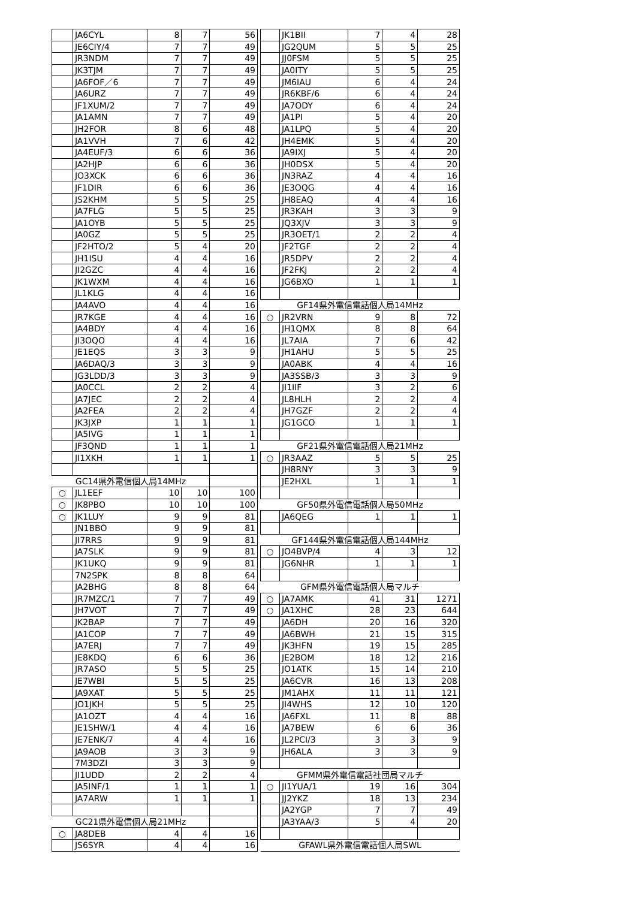| | JA6CYL | 8 | 7 | 56 |
| | JE6CIY/4 | 7 | 7 | 49 |
| | JR3NDM | 7 | 7 | 49 |
| | JK3TJM | 7 | 7 | 49 |
| | JA6FOF／6 | 7 | 7 | 49 |
| | JA6URZ | 7 | 7 | 49 |
| | JF1XUM/2 | 7 | 7 | 49 |
| | JA1AMN | 7 | 7 | 49 |
| | JH2FOR | 8 | 6 | 48 |
| | JA1VVH | 7 | 6 | 42 |
| | JA4EUF/3 | 6 | 6 | 36 |
| | JA2HJP | 6 | 6 | 36 |
| | JO3XCK | 6 | 6 | 36 |
| | JF1DIR | 6 | 6 | 36 |
| | JS2KHM | 5 | 5 | 25 |
| | JA7FLG | 5 | 5 | 25 |
| | JA1OYB | 5 | 5 | 25 |
| | JA0GZ | 5 | 5 | 25 |
| | JF2HTO/2 | 5 | 4 | 20 |
| | JH1ISU | 4 | 4 | 16 |
| | JI2GZC | 4 | 4 | 16 |
| | JK1WXM | 4 | 4 | 16 |
| | JL1KLG | 4 | 4 | 16 |
| | JA4AVO | 4 | 4 | 16 |
| | JR7KGE | 4 | 4 | 16 |
| | JA4BDY | 4 | 4 | 16 |
| | JI3OQO | 4 | 4 | 16 |
| | JE1EQS | 3 | 3 | 9 |
| | JA6DAQ/3 | 3 | 3 | 9 |
| | JG3LDD/3 | 3 | 3 | 9 |
| | JA0CCL | 2 | 2 | 4 |
| | JA7JEC | 2 | 2 | 4 |
| | JA2FEA | 2 | 2 | 4 |
| | JK3JXP | 1 | 1 | 1 |
| | JA5IVG | 1 | 1 | 1 |
| | JF3QND | 1 | 1 | 1 |
| | JI1XKH | 1 | 1 | 1 |
| GC14県外電信個人局14MHz | | | | |
| ○ | JL1EEF | 10 | 10 | 100 |
| ○ | JK8PBO | 10 | 10 | 100 |
| ○ | JK1LUY | 9 | 9 | 81 |
| | JN1BBO | 9 | 9 | 81 |
| | JI7RRS | 9 | 9 | 81 |
| | JA7SLK | 9 | 9 | 81 |
| | JK1UKQ | 9 | 9 | 81 |
| | 7N2SPK | 8 | 8 | 64 |
| | JA2BHG | 8 | 8 | 64 |
| | JR7MZC/1 | 7 | 7 | 49 |
| | JH7VOT | 7 | 7 | 49 |
| | JK2BAP | 7 | 7 | 49 |
| | JA1COP | 7 | 7 | 49 |
| | JA7ERJ | 7 | 7 | 49 |
| | JE8KDQ | 6 | 6 | 36 |
| | JR7ASO | 5 | 5 | 25 |
| | JE7WBI | 5 | 5 | 25 |
| | JA9XAT | 5 | 5 | 25 |
| | JO1JKH | 5 | 5 | 25 |
| | JA1OZT | 4 | 4 | 16 |
| | JE1SHW/1 | 4 | 4 | 16 |
| | JE7ENK/7 | 4 | 4 | 16 |
| | JA9AOB | 3 | 3 | 9 |
| | 7M3DZI | 3 | 3 | 9 |
| | JI1UDD | 2 | 2 | 4 |
| | JA5INF/1 | 1 | 1 | 1 |
| | JA7ARW | 1 | 1 | 1 |
| GC21県外電信個人局21MHz | | | | |
| ○ | JA8DEB | 4 | 4 | 16 |
| | JS6SYR | 4 | 4 | 16 |
| | JK1BII | 7 | 4 | 28 |
| | JG2QUM | 5 | 5 | 25 |
| | JJ0FSM | 5 | 5 | 25 |
| | JA0ITY | 5 | 5 | 25 |
| | JM6IAU | 6 | 4 | 24 |
| | JR6KBF/6 | 6 | 4 | 24 |
| | JA7ODY | 6 | 4 | 24 |
| | JA1PI | 5 | 4 | 20 |
| | JA1LPQ | 5 | 4 | 20 |
| | JH4EMK | 5 | 4 | 20 |
| | JA9IXJ | 5 | 4 | 20 |
| | JH0DSX | 5 | 4 | 20 |
| | JN3RAZ | 4 | 4 | 16 |
| | JE3OQG | 4 | 4 | 16 |
| | JH8EAQ | 4 | 4 | 16 |
| | JR3KAH | 3 | 3 | 9 |
| | JQ3XJV | 3 | 3 | 9 |
| | JR3OET/1 | 2 | 2 | 4 |
| | JF2TGF | 2 | 2 | 4 |
| | JR5DPV | 2 | 2 | 4 |
| | JF2FKJ | 2 | 2 | 4 |
| | JG6BXO | 1 | 1 | 1 |
| GF14県外電信電話個人局14MHz | | | | |
| ○ | JR2VRN | 9 | 8 | 72 |
| | JH1QMX | 8 | 8 | 64 |
| | JL7AIA | 7 | 6 | 42 |
| | JH1AHU | 5 | 5 | 25 |
| | JA0ABK | 4 | 4 | 16 |
| | JA3SSB/3 | 3 | 3 | 9 |
| | JI1IIF | 3 | 2 | 6 |
| | JL8HLH | 2 | 2 | 4 |
| | JH7GZF | 2 | 2 | 4 |
| | JG1GCO | 1 | 1 | 1 |
| GF21県外電信電話個人局21MHz | | | | |
| ○ | JR3AAZ | 5 | 5 | 25 |
| | JH8RNY | 3 | 3 | 9 |
| | JE2HXL | 1 | 1 | 1 |
| GF50県外電信電話個人局50MHz | | | | |
| | JA6QEG | 1 | 1 | 1 |
| GF144県外電信電話個人局144MHz | | | | |
| ○ | JO4BVP/4 | 4 | 3 | 12 |
| | JG6NHR | 1 | 1 | 1 |
| GFM県外電信電話個人局マルチ | | | | |
| ○ | JA7AMK | 41 | 31 | 1271 |
| ○ | JA1XHC | 28 | 23 | 644 |
| | JA6DH | 20 | 16 | 320 |
| | JA6BWH | 21 | 15 | 315 |
| | JK3HFN | 19 | 15 | 285 |
| | JE2BOM | 18 | 12 | 216 |
| | JO1ATK | 15 | 14 | 210 |
| | JA6CVR | 16 | 13 | 208 |
| | JM1AHX | 11 | 11 | 121 |
| | JI4WHS | 12 | 10 | 120 |
| | JA6FXL | 11 | 8 | 88 |
| | JA7BEW | 6 | 6 | 36 |
| | JL2PCI/3 | 3 | 3 | 9 |
| | JH6ALA | 3 | 3 | 9 |
| GFMM県外電信電話社団局マルチ | | | | |
| ○ | JI1YUA/1 | 19 | 16 | 304 |
| | JJ2YKZ | 18 | 13 | 234 |
| | JA2YGP | 7 | 7 | 49 |
| | JA3YAA/3 | 5 | 4 | 20 |
| GFAWL県外電信電話個人局SWL | | | | |